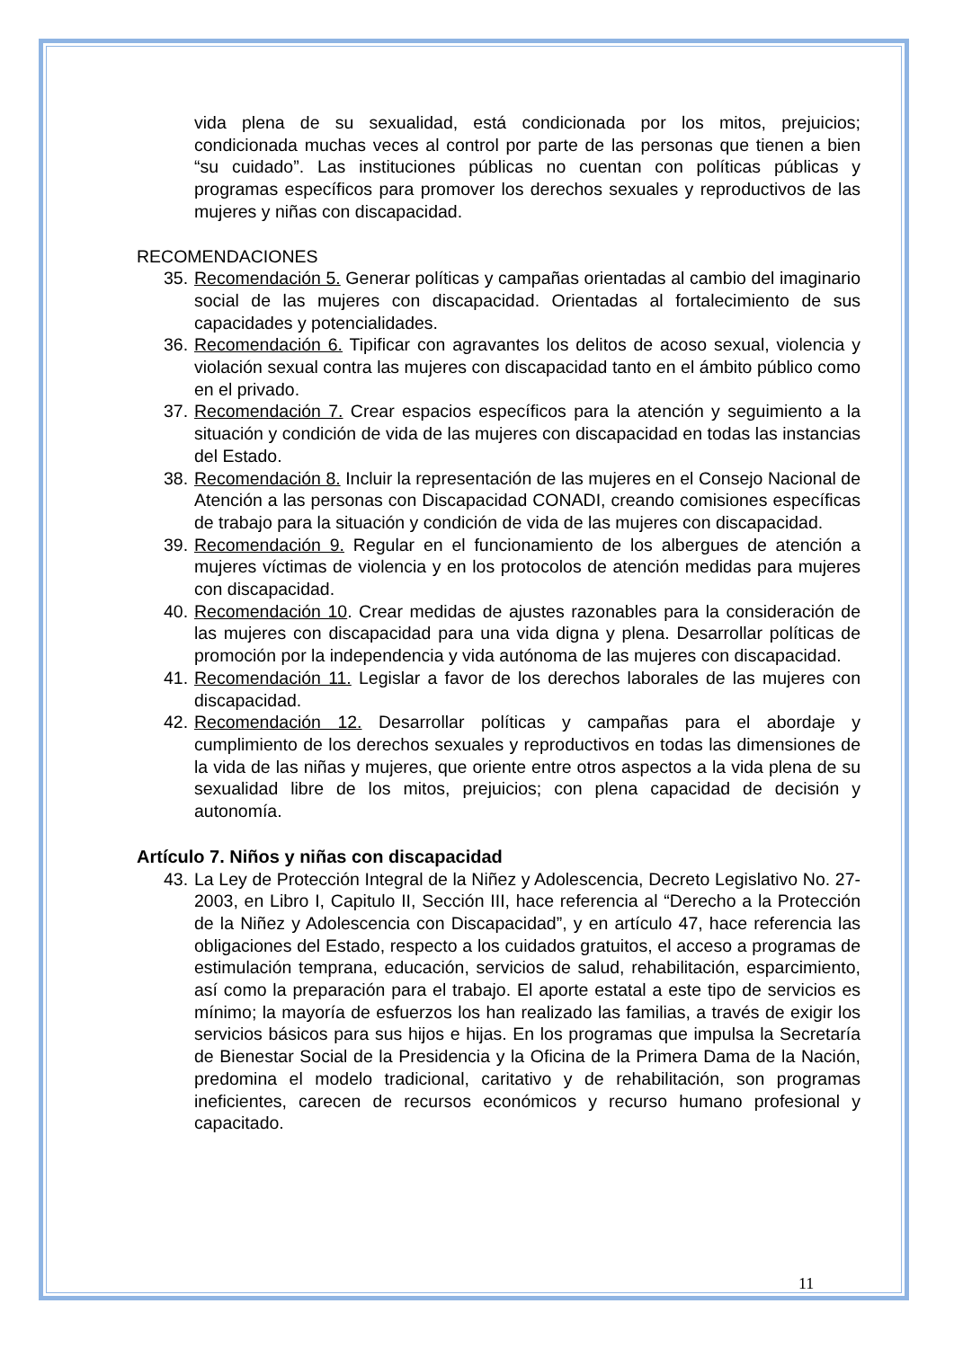vida plena de su sexualidad, está condicionada por los mitos, prejuicios; condicionada muchas veces al control por parte de las personas que tienen a bien “su cuidado”. Las instituciones públicas no cuentan con políticas públicas y programas específicos para promover los derechos sexuales y reproductivos de las mujeres y niñas con discapacidad.
RECOMENDACIONES
35. Recomendación 5. Generar políticas y campañas orientadas al cambio del imaginario social de las mujeres con discapacidad. Orientadas al fortalecimiento de sus capacidades y potencialidades.
36. Recomendación 6. Tipificar con agravantes los delitos de acoso sexual, violencia y violación sexual contra las mujeres con discapacidad tanto en el ámbito público como en el privado.
37. Recomendación 7. Crear espacios específicos para la atención y seguimiento a la situación y condición de vida de las mujeres con discapacidad en todas las instancias del Estado.
38. Recomendación 8. Incluir la representación de las mujeres en el Consejo Nacional de Atención a las personas con Discapacidad CONADI, creando comisiones específicas de trabajo para la situación y condición de vida de las mujeres con discapacidad.
39. Recomendación 9. Regular en el funcionamiento de los albergues de atención a mujeres víctimas de violencia y en los protocolos de atención medidas para mujeres con discapacidad.
40. Recomendación 10. Crear medidas de ajustes razonables para la consideración de las mujeres con discapacidad para una vida digna y plena. Desarrollar políticas de promoción por la independencia y vida autónoma de las mujeres con discapacidad.
41. Recomendación 11. Legislar a favor de los derechos laborales de las mujeres con discapacidad.
42. Recomendación 12. Desarrollar políticas y campañas para el abordaje y cumplimiento de los derechos sexuales y reproductivos en todas las dimensiones de la vida de las niñas y mujeres, que oriente entre otros aspectos a la vida plena de su sexualidad libre de los mitos, prejuicios; con plena capacidad de decisión y autonomía.
Artículo 7. Niños y niñas con discapacidad
43. La Ley de Protección Integral de la Niñez y Adolescencia, Decreto Legislativo No. 27-2003, en Libro I, Capitulo II, Sección III, hace referencia al “Derecho a la Protección de la Niñez y Adolescencia con Discapacidad”, y en artículo 47, hace referencia las obligaciones del Estado, respecto a los cuidados gratuitos, el acceso a programas de estimulación temprana, educación, servicios de salud, rehabilitación, esparcimiento, así como la preparación para el trabajo. El aporte estatal a este tipo de servicios es mínimo; la mayoría de esfuerzos los han realizado las familias, a través de exigir los servicios básicos para sus hijos e hijas. En los programas que impulsa la Secretaría de Bienestar Social de la Presidencia y la Oficina de la Primera Dama de la Nación, predomina el modelo tradicional, caritativo y de rehabilitación, son programas ineficientes, carecen de recursos económicos y recurso humano profesional y capacitado.
11